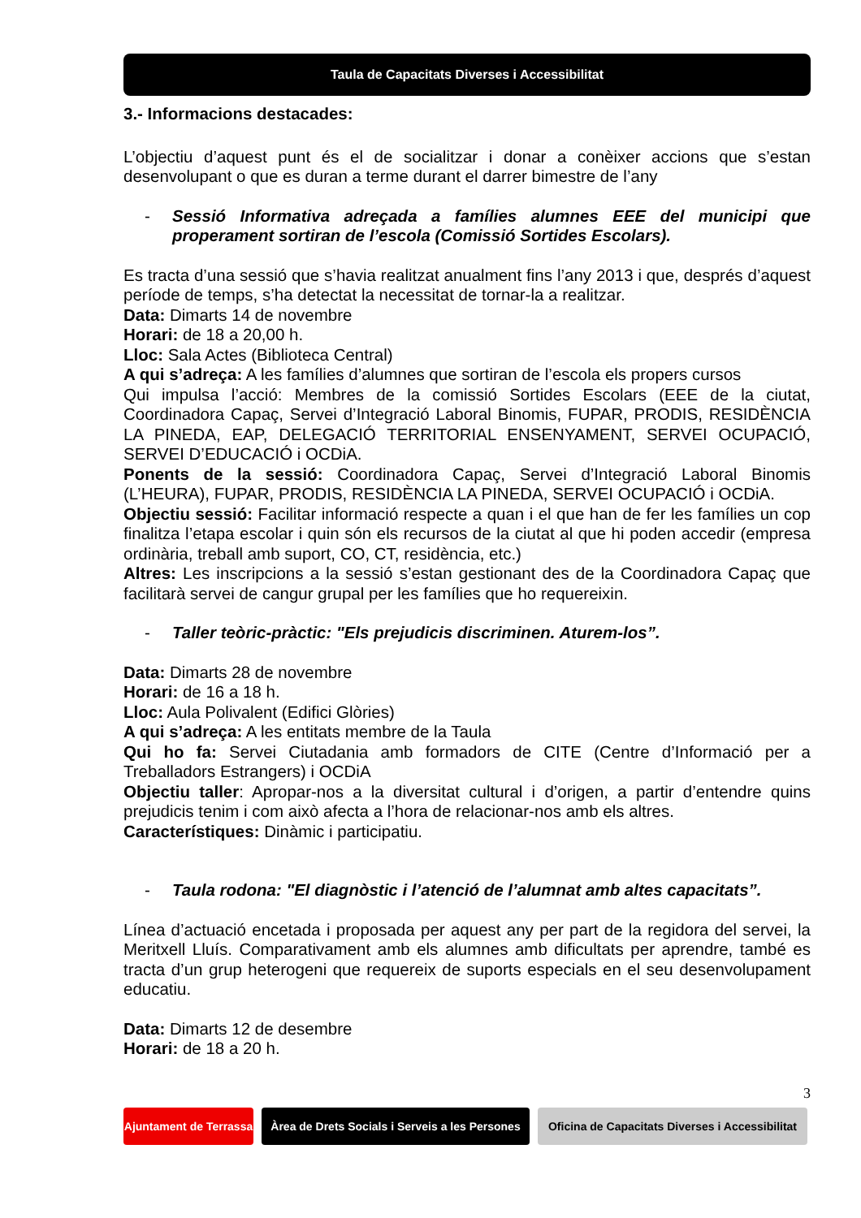Taula de Capacitats Diverses i Accessibilitat
3.- Informacions destacades:
L’objectiu d’aquest punt és el de socialitzar i donar a conèixer accions que s’estan desenvolupant o que es duran a terme durant el darrer bimestre de l’any
- Sessió Informativa adreçada a famílies alumnes EEE del municipi que properament sortiran de l’escola (Comissió Sortides Escolars).
Es tracta d’una sessió que s’havia realitzat anualment fins l’any 2013 i que, després d’aquest període de temps, s’ha detectat la necessitat de tornar-la a realitzar.
Data: Dimarts 14 de novembre
Horari: de 18 a 20,00 h.
Lloc: Sala Actes (Biblioteca Central)
A qui s’adreça: A les famílies d’alumnes que sortiran de l’escola els propers cursos
Qui impulsa l’acció: Membres de la comissió Sortides Escolars (EEE de la ciutat, Coordinadora Capaç, Servei d’Integració Laboral Binomis, FUPAR, PRODIS, RESIDÈNCIA LA PINEDA, EAP, DELEGACIÓ TERRITORIAL ENSENYAMENT, SERVEI OCUPACIÓ, SERVEI D’EDUCACIÓ i OCDiA.
Ponents de la sessió: Coordinadora Capaç, Servei d’Integració Laboral Binomis (L’HEURA), FUPAR, PRODIS, RESIDÈNCIA LA PINEDA, SERVEI OCUPACIÓ i OCDiA.
Objectiu sessió: Facilitar informació respecte a quan i el que han de fer les famílies un cop finalitza l’etapa escolar i quin són els recursos de la ciutat al que hi poden accedir (empresa ordinària, treball amb suport, CO, CT, residència, etc.)
Altres: Les inscripcions a la sessió s’estan gestionant des de la Coordinadora Capaç que facilitarà servei de cangur grupal per les famílies que ho requereixin.
- Taller teòric-pràctic: "Els prejudicis discriminen. Aturem-los”.
Data: Dimarts 28 de novembre
Horari: de 16 a 18 h.
Lloc: Aula Polivalent (Edifici Glòries)
A qui s’adreça: A les entitats membre de la Taula
Qui ho fa: Servei Ciutadania amb formadors de CITE (Centre d’Informació per a Treballadors Estrangers) i OCDiA
Objectiu taller: Apropar-nos a la diversitat cultural i d’origen, a partir d’entendre quins prejudicis tenim i com això afecta a l’hora de relacionar-nos amb els altres.
Característiques: Dinàmic i participatiu.
- Taula rodona: "El diagnòstic i l’atenció de l’alumnat amb altes capacitats”.
Línea d’actuació encetada i proposada per aquest any per part de la regidora del servei, la Meritxell Lluís. Comparativament amb els alumnes amb dificultats per aprendre, també es tracta d’un grup heterogeni que requereix de suports especials en el seu desenvolupament educatiu.
Data: Dimarts 12 de desembre
Horari: de 18 a 20 h.
3
Ajuntament de Terrassa
Àrea de Drets Socials i Serveis a les Persones
Oficina de Capacitats Diverses i Accessibilitat